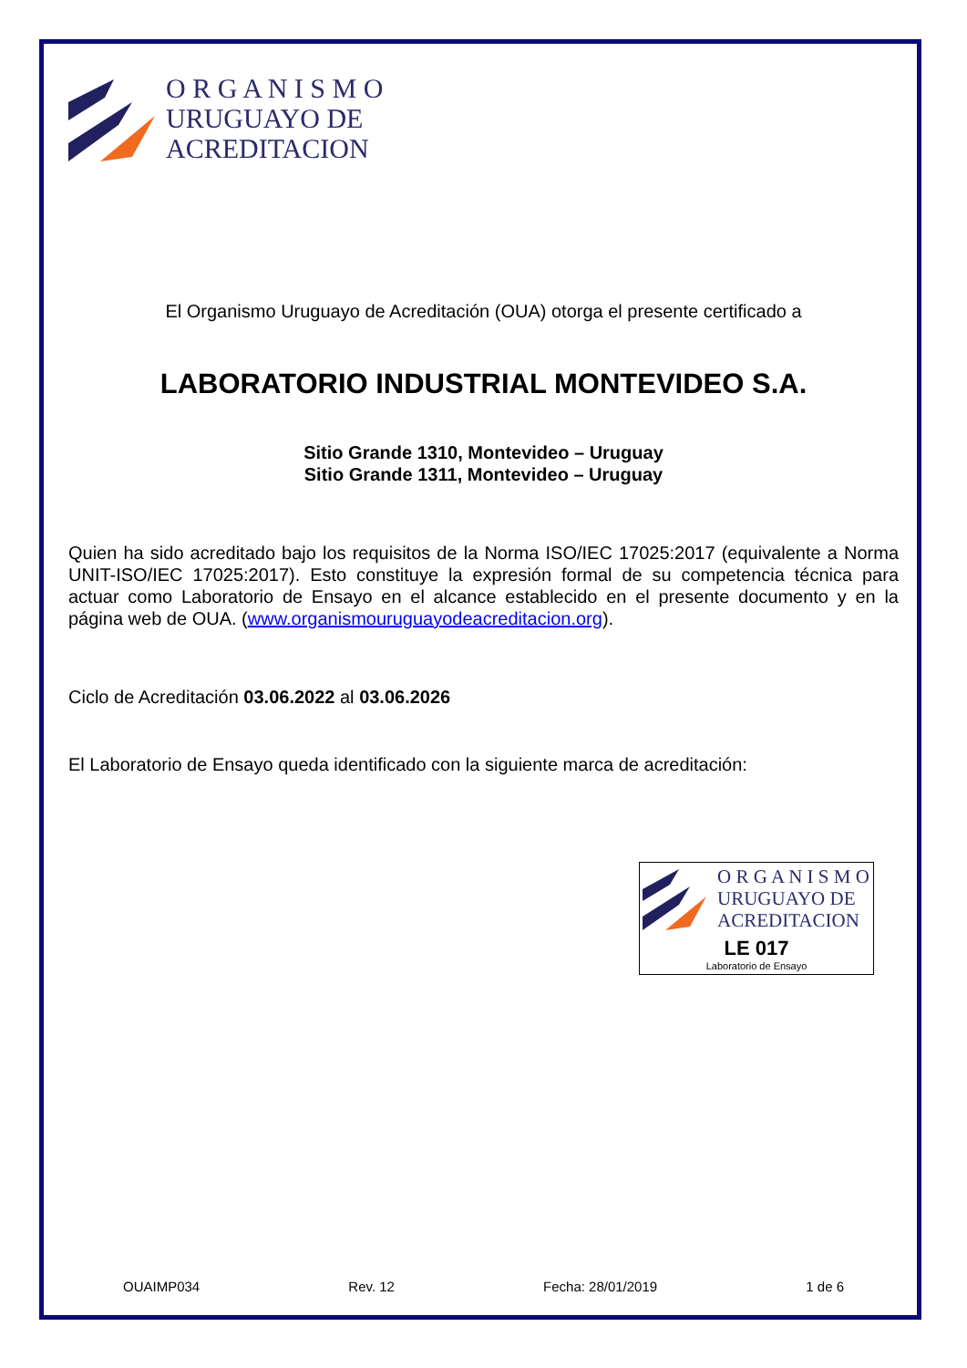O R G A N I S M O
URUGUAYO DE
ACREDITACION
El Organismo Uruguayo de Acreditación (OUA) otorga el presente certificado a
LABORATORIO INDUSTRIAL MONTEVIDEO S.A.
Sitio Grande 1310, Montevideo – Uruguay
Sitio Grande 1311, Montevideo – Uruguay
Quien ha sido acreditado bajo los requisitos de la Norma ISO/IEC 17025:2017 (equivalente a Norma UNIT-ISO/IEC 17025:2017). Esto constituye la expresión formal de su competencia técnica para actuar como Laboratorio de Ensayo en el alcance establecido en el presente documento y en la página web de OUA. (www.organismouruguayodeacreditacion.org).
Ciclo de Acreditación 03.06.2022 al 03.06.2026
El Laboratorio de Ensayo queda identificado con la siguiente marca de acreditación:
O R G A N I S M O
URUGUAYO DE
ACREDITACION
LE 017
Laboratorio de Ensayo
OUAIMP034 Rev. 12 Fecha: 28/01/2019 1 de 6